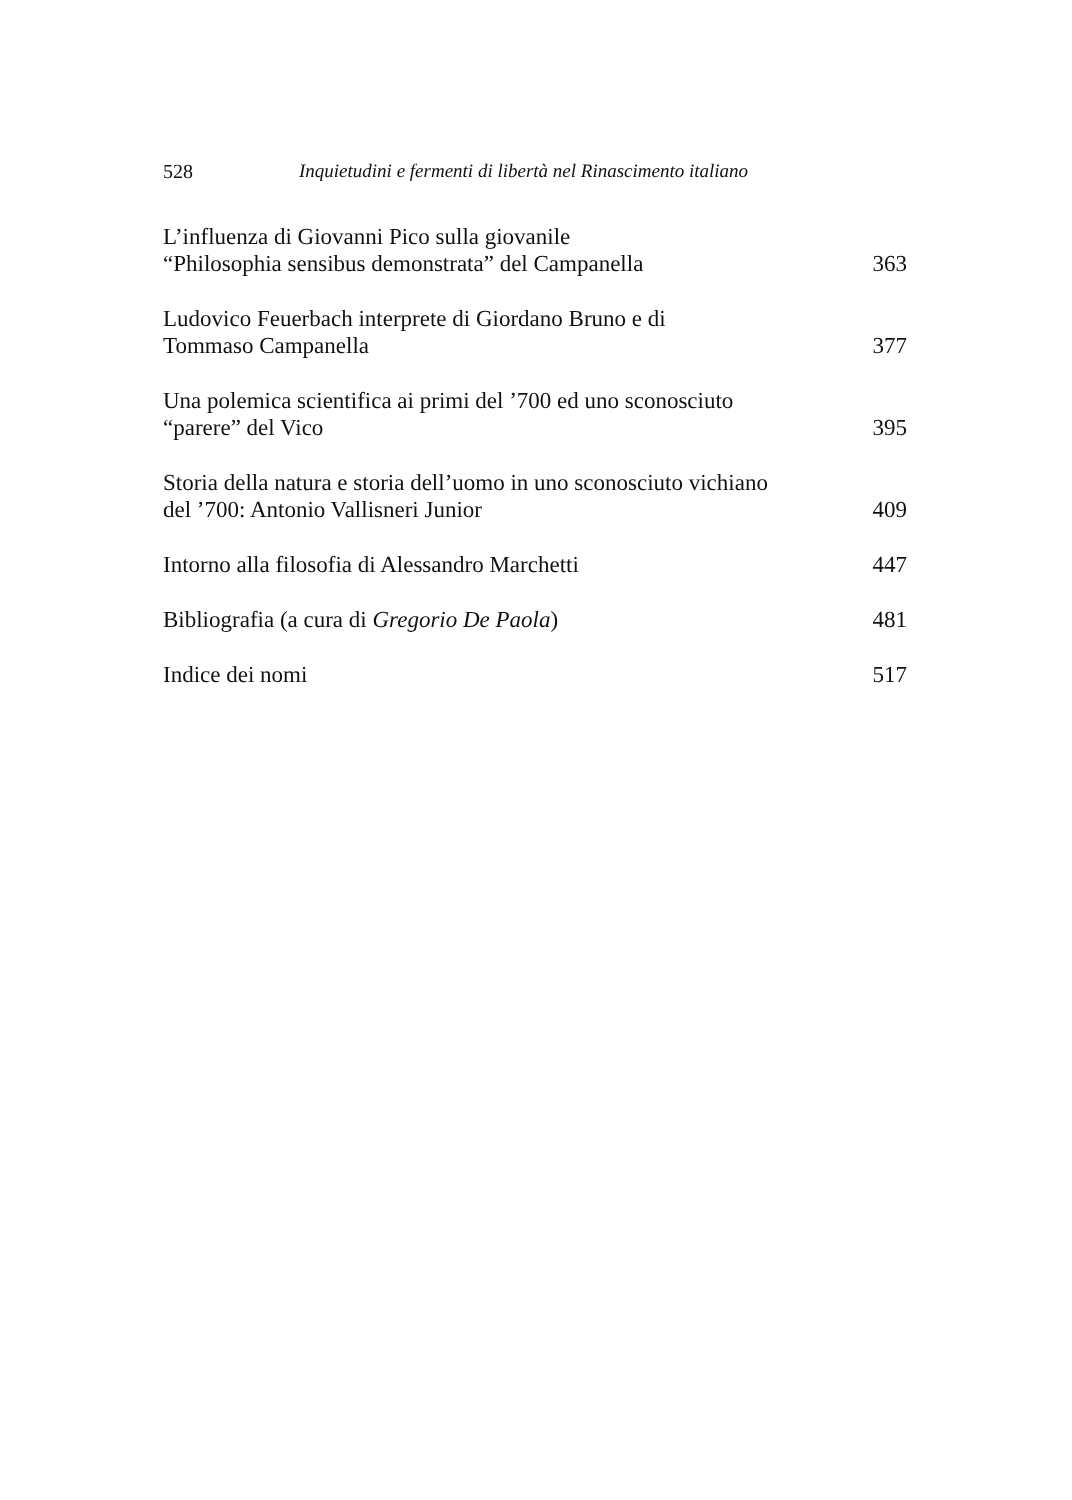528 Inquietudini e fermenti di libertà nel Rinascimento italiano
L’influenza di Giovanni Pico sulla giovanile
“Philosophia sensibus demonstrata” del Campanella
363
Ludovico Feuerbach interprete di Giordano Bruno e di
Tommaso Campanella
377
Una polemica scientifica ai primi del ’700 ed uno sconosciuto
“parere” del Vico
395
Storia della natura e storia dell’uomo in uno sconosciuto vichiano
del ’700: Antonio Vallisneri Junior
409
Intorno alla filosofia di Alessandro Marchetti
447
Bibliografia (a cura di Gregorio De Paola)
481
Indice dei nomi
517